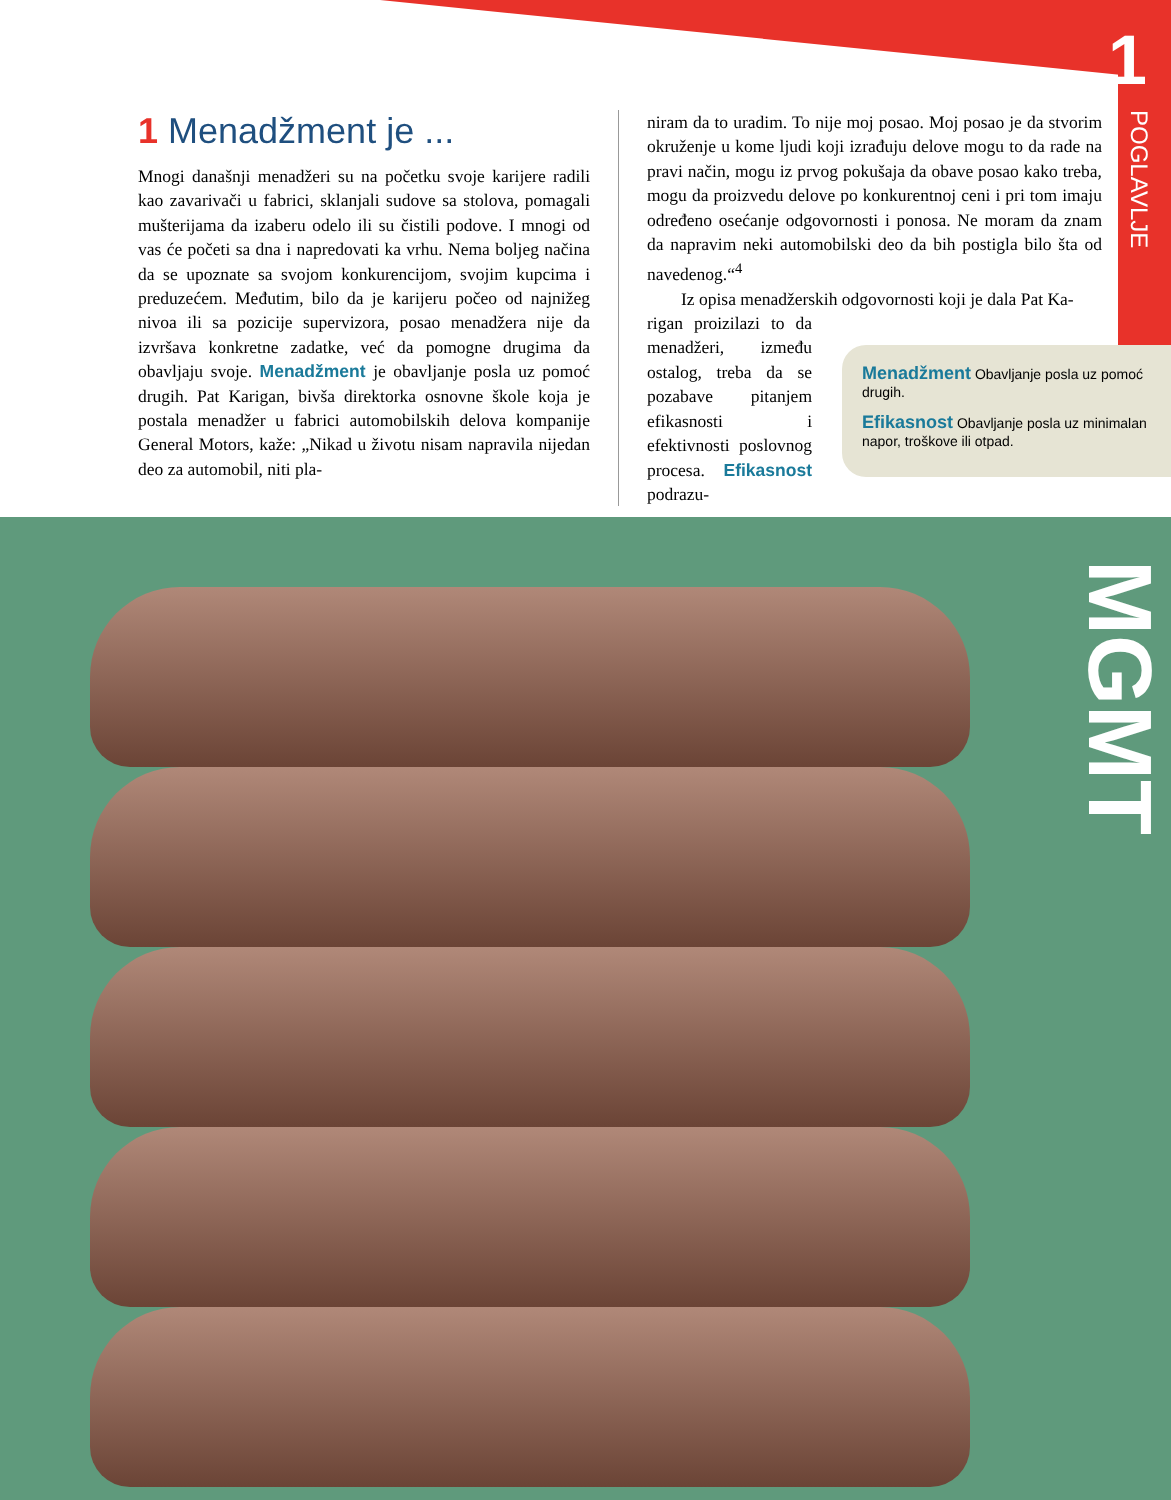1
POGLAVLJE
1 Menadžment je ...
Mnogi današnji menadžeri su na početku svoje karijere radili kao zavarivači u fabrici, sklanjali sudove sa stolova, pomagali mušterijama da izaberu odelo ili su čistili podove. I mnogi od vas će početi sa dna i napredovati ka vrhu. Nema boljeg načina da se upoznate sa svojom konkurencijom, svojim kupcima i preduzećem. Međutim, bilo da je karijeru počeo od najnižeg nivoa ili sa pozicije supervizora, posao menadžera nije da izvršava konkretne zadatke, već da pomogne drugima da obavljaju svoje. Menadžment je obavljanje posla uz pomoć drugih. Pat Karigan, bivša direktorka osnovne škole koja je postala menadžer u fabrici automobilskih delova kompanije General Motors, kaže: „Nikad u životu nisam napravila nijedan deo za automobil, niti pla-
niram da to uradim. To nije moj posao. Moj posao je da stvorim okruženje u kome ljudi koji izrađuju delove mogu to da rade na pravi način, mogu iz prvog pokušaja da obave posao kako treba, mogu da proizvedu delove po konkurentnoj ceni i pri tom imaju određeno osećanje odgovornosti i ponosa. Ne moram da znam da napravim neki automobilski deo da bih postigla bilo šta od navedenog.“<sup>4</sup>
Iz opisa menadžerskih odgovornosti koji je dala Pat Ka-
rigan proizilazi to da menadžeri, između ostalog, treba da se pozabave pitanjem efikasnosti i efektivnosti poslovnog procesa. Efikasnost podrazu-
Menadžment Obavljanje posla uz pomoć drugih.
Efikasnost Obavljanje posla uz minimalan napor, troškove ili otpad.
MGMT